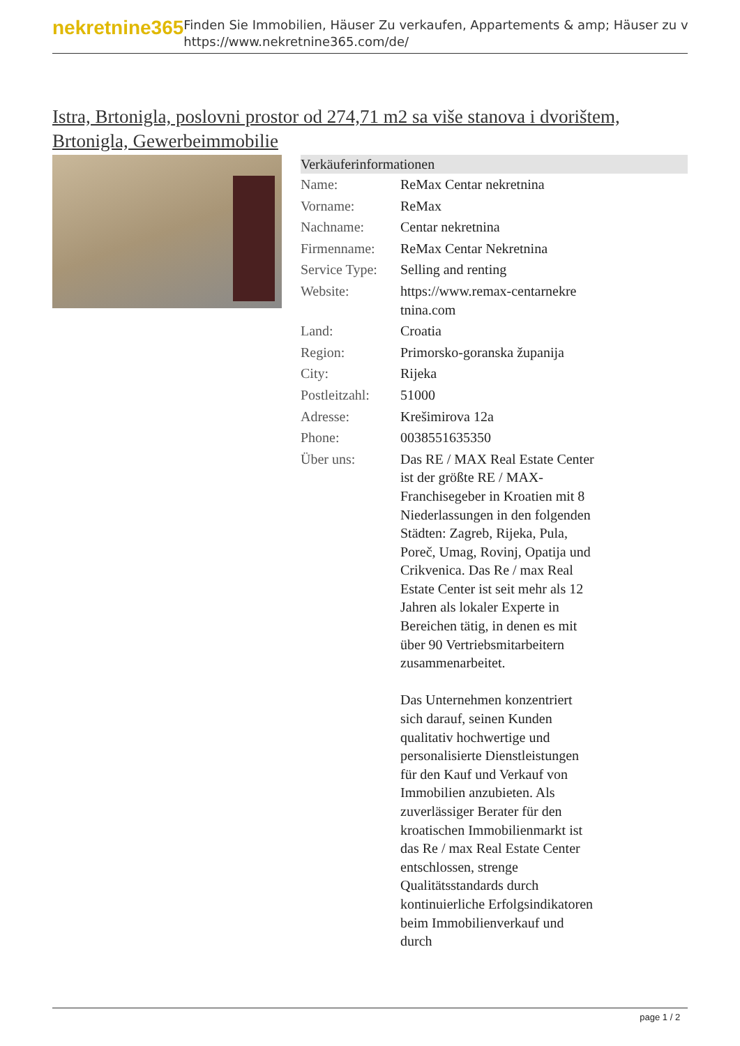nekretnine365
Finden Sie Immobilien, Häuser Zu verkaufen, Appartements & amp; Häuser zu v
https://www.nekretnine365.com/de/
Istra, Brtonigla, poslovni prostor od 274,71 m2 sa više stanova i dvorištem, Brtonigla, Gewerbeimmobilie
Verkäuferinformationen
| Name: | ReMax Centar nekretnina |
| Vorname: | ReMax |
| Nachname: | Centar nekretnina |
| Firmenname: | ReMax Centar Nekretnina |
| Service Type: | Selling and renting |
| Website: | https://www.remax-centarnekre tnina.com |
| Land: | Croatia |
| Region: | Primorsko-goranska županija |
| City: | Rijeka |
| Postleitzahl: | 51000 |
| Adresse: | Krešimirova 12a |
| Phone: | 0038551635350 |
| Über uns: | Das RE / MAX Real Estate Center ist der größte RE / MAX-Franchisegeber in Kroatien mit 8 Niederlassungen in den folgenden Städten: Zagreb, Rijeka, Pula, Poreč, Umag, Rovinj, Opatija und Crikvenica. Das Re / max Real Estate Center ist seit mehr als 12 Jahren als lokaler Experte in Bereichen tätig, in denen es mit über 90 Vertriebsmitarbeitern zusammenarbeitet. Das Unternehmen konzentriert sich darauf, seinen Kunden qualitativ hochwertige und personalisierte Dienstleistungen für den Kauf und Verkauf von Immobilien anzubieten. Als zuverlässiger Berater für den kroatischen Immobilienmarkt ist das Re / max Real Estate Center entschlossen, strenge Qualitätsstandards durch kontinuierliche Erfolgsindikatoren beim Immobilienverkauf und durch |
page 1 / 2